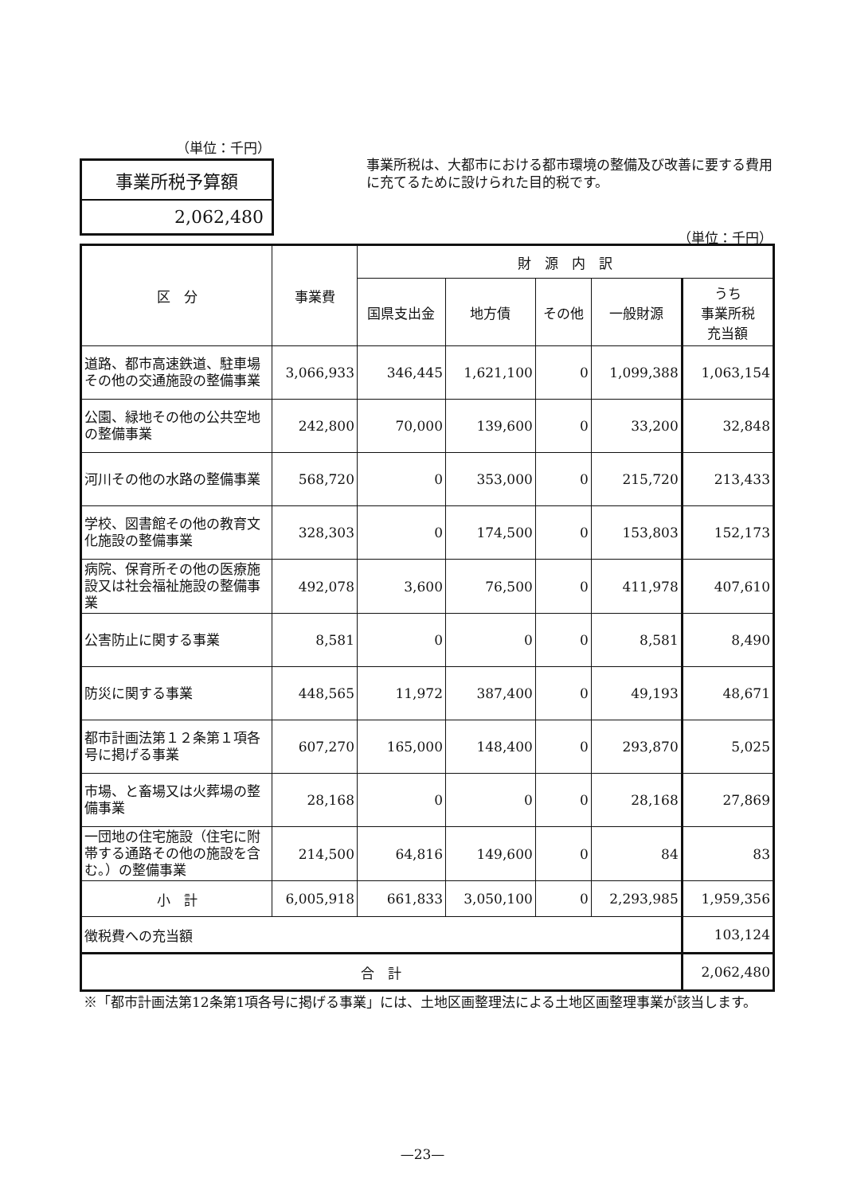（単位：千円）
事業所税予算額
2,062,480
事業所税は、大都市における都市環境の整備及び改善に要する費用に充てるために設けられた目的税です。
（単位：千円）
| 区 分 | 事業費 | 財 源 内 訳 | | | | |
| --- | --- | --- | --- | --- | --- | --- |
| | | 国県支出金 | 地方債 | その他 | 一般財源 | うち 事業所税 充当額 |
| 道路、都市高速鉄道、駐車場その他の交通施設の整備事業 | 3,066,933 | 346,445 | 1,621,100 | 0 | 1,099,388 | 1,063,154 |
| 公園、緑地その他の公共空地の整備事業 | 242,800 | 70,000 | 139,600 | 0 | 33,200 | 32,848 |
| 河川その他の水路の整備事業 | 568,720 | 0 | 353,000 | 0 | 215,720 | 213,433 |
| 学校、図書館その他の教育文化施設の整備事業 | 328,303 | 0 | 174,500 | 0 | 153,803 | 152,173 |
| 病院、保育所その他の医療施設又は社会福祉施設の整備事業 | 492,078 | 3,600 | 76,500 | 0 | 411,978 | 407,610 |
| 公害防止に関する事業 | 8,581 | 0 | 0 | 0 | 8,581 | 8,490 |
| 防災に関する事業 | 448,565 | 11,972 | 387,400 | 0 | 49,193 | 48,671 |
| 都市計画法第１２条第１項各号に掲げる事業 | 607,270 | 165,000 | 148,400 | 0 | 293,870 | 5,025 |
| 市場、と畜場又は火葬場の整備事業 | 28,168 | 0 | 0 | 0 | 28,168 | 27,869 |
| 一団地の住宅施設（住宅に附帯する通路その他の施設を含む。）の整備事業 | 214,500 | 64,816 | 149,600 | 0 | 84 | 83 |
| 小 計 | 6,005,918 | 661,833 | 3,050,100 | 0 | 2,293,985 | 1,959,356 |
| 徴税費への充当額 | | | | | | 103,124 |
| 合 計 | | | | | | 2,062,480 |
※「都市計画法第12条第1項各号に掲げる事業」には、土地区画整理法による土地区画整理事業が該当します。
—23—